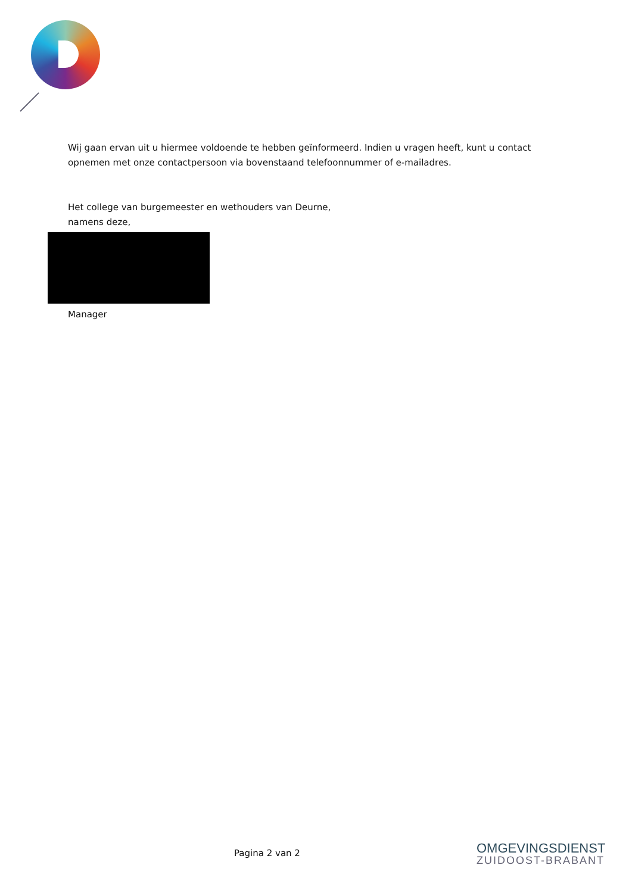Wij gaan ervan uit u hiermee voldoende te hebben geïnformeerd. Indien u vragen heeft, kunt u contact
opnemen met onze contactpersoon via bovenstaand telefoonnummer of e-mailadres.
Het college van burgemeester en wethouders van Deurne,
namens deze,
Manager
Pagina 2 van 2
OMGEVINGSDIENST
ZUIDOOST-BRABANT